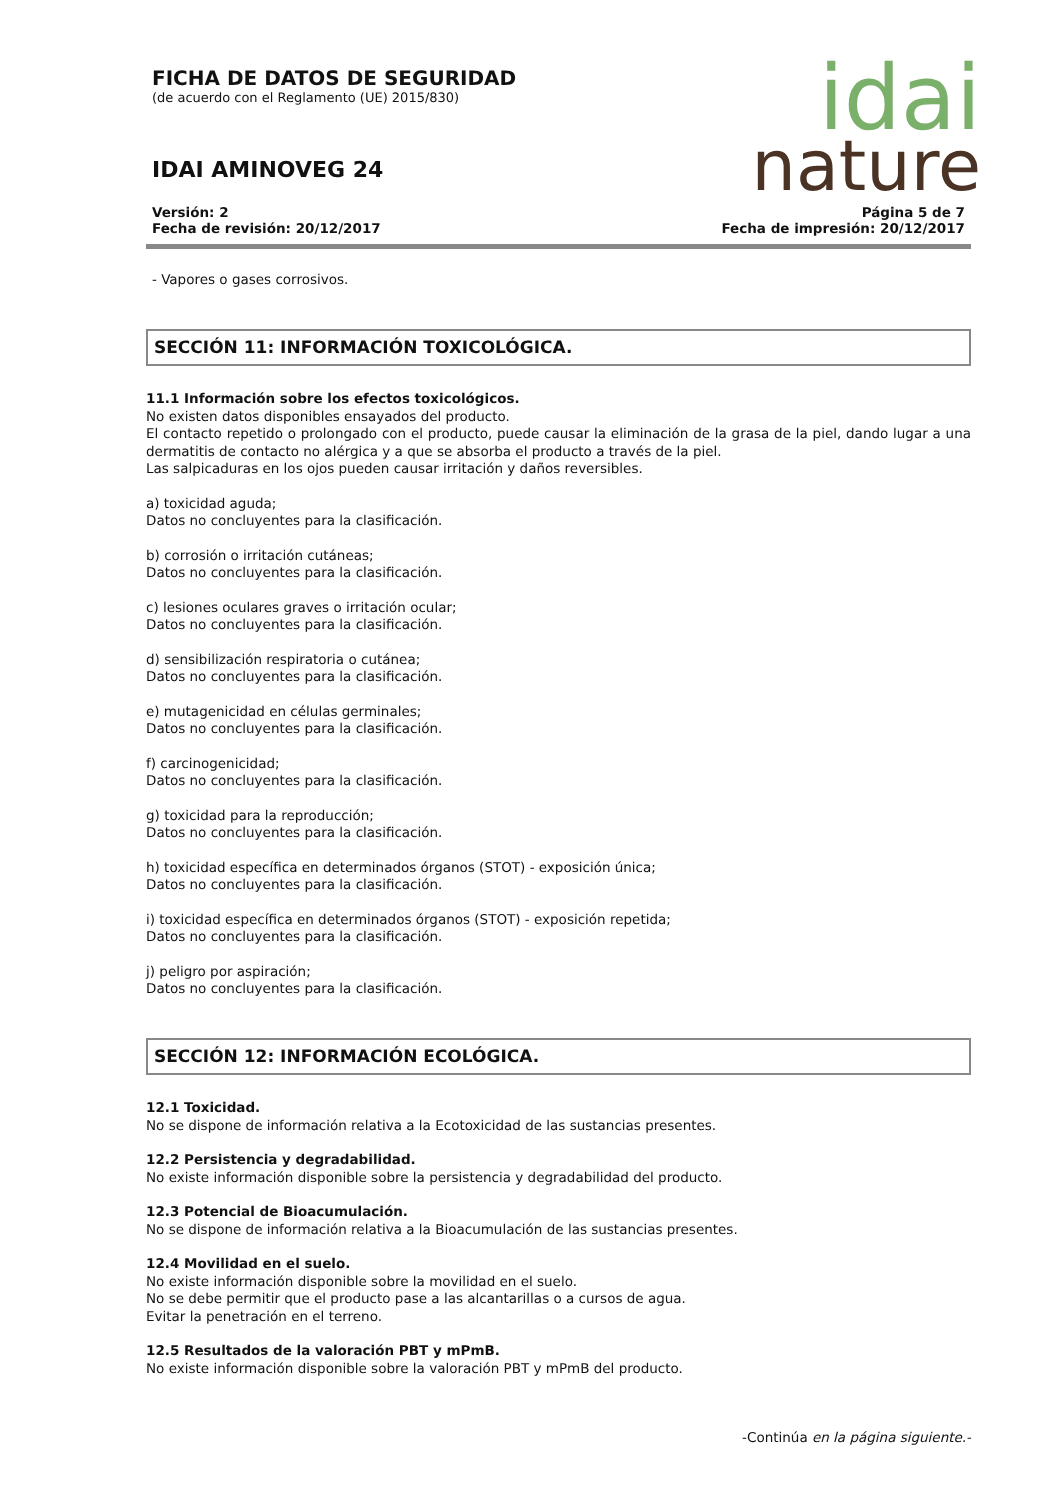FICHA DE DATOS DE SEGURIDAD
(de acuerdo con el Reglamento (UE) 2015/830)
IDAI AMINOVEG 24
idai
nature
Versión: 2
Fecha de revisión: 20/12/2017
Página 5 de 7
Fecha de impresión: 20/12/2017
- Vapores o gases corrosivos.
SECCIÓN 11: INFORMACIÓN TOXICOLÓGICA.
11.1 Información sobre los efectos toxicológicos.
No existen datos disponibles ensayados del producto.
El contacto repetido o prolongado con el producto, puede causar la eliminación de la grasa de la piel, dando lugar a una dermatitis de contacto no alérgica y a que se absorba el producto a través de la piel.
Las salpicaduras en los ojos pueden causar irritación y daños reversibles.
a) toxicidad aguda;
Datos no concluyentes para la clasificación.
b) corrosión o irritación cutáneas;
Datos no concluyentes para la clasificación.
c) lesiones oculares graves o irritación ocular;
Datos no concluyentes para la clasificación.
d) sensibilización respiratoria o cutánea;
Datos no concluyentes para la clasificación.
e) mutagenicidad en células germinales;
Datos no concluyentes para la clasificación.
f) carcinogenicidad;
Datos no concluyentes para la clasificación.
g) toxicidad para la reproducción;
Datos no concluyentes para la clasificación.
h) toxicidad específica en determinados órganos (STOT) - exposición única;
Datos no concluyentes para la clasificación.
i) toxicidad específica en determinados órganos (STOT) - exposición repetida;
Datos no concluyentes para la clasificación.
j) peligro por aspiración;
Datos no concluyentes para la clasificación.
SECCIÓN 12: INFORMACIÓN ECOLÓGICA.
12.1 Toxicidad.
No se dispone de información relativa a la Ecotoxicidad de las sustancias presentes.
12.2 Persistencia y degradabilidad.
No existe información disponible sobre la persistencia y degradabilidad del producto.
12.3 Potencial de Bioacumulación.
No se dispone de información relativa a la Bioacumulación de las sustancias presentes.
12.4 Movilidad en el suelo.
No existe información disponible sobre la movilidad en el suelo.
No se debe permitir que el producto pase a las alcantarillas o a cursos de agua.
Evitar la penetración en el terreno.
12.5 Resultados de la valoración PBT y mPmB.
No existe información disponible sobre la valoración PBT y mPmB del producto.
-Continúa en la página siguiente.-